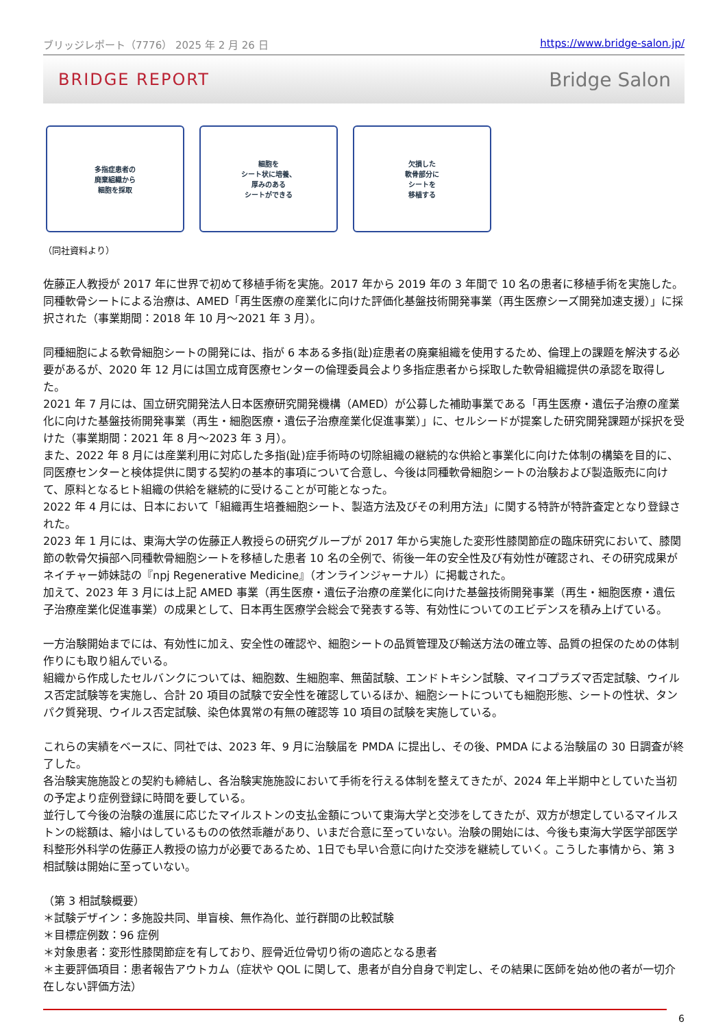ブリッジレポート（7776） 2025 年 2 月 26 日 https://www.bridge-salon.jp/
BRIDGE REPORT Bridge Salon
多指症患者の
廃棄組織から
細胞を採取
細胞を
シート状に培養、
厚みのある
シートができる
欠損した
軟骨部分に
シートを
移植する
（同社資料より）
佐藤正人教授が 2017 年に世界で初めて移植手術を実施。2017 年から 2019 年の 3 年間で 10 名の患者に移植手術を実施した。
同種軟骨シートによる治療は、AMED「再生医療の産業化に向けた評価化基盤技術開発事業（再生医療シーズ開発加速支援）」に採択された（事業期間：2018 年 10 月～2021 年 3 月）。
同種細胞による軟骨細胞シートの開発には、指が 6 本ある多指(趾)症患者の廃棄組織を使用するため、倫理上の課題を解決する必要があるが、2020 年 12 月には国立成育医療センターの倫理委員会より多指症患者から採取した軟骨組織提供の承認を取得した。
2021 年 7 月には、国立研究開発法人日本医療研究開発機構（AMED）が公募した補助事業である「再生医療・遺伝子治療の産業化に向けた基盤技術開発事業（再生・細胞医療・遺伝子治療産業化促進事業）」に、セルシードが提案した研究開発課題が採択を受けた（事業期間：2021 年 8 月～2023 年 3 月）。
また、2022 年 8 月には産業利用に対応した多指(趾)症手術時の切除組織の継続的な供給と事業化に向けた体制の構築を目的に、同医療センターと検体提供に関する契約の基本的事項について合意し、今後は同種軟骨細胞シートの治験および製造販売に向けて、原料となるヒト組織の供給を継続的に受けることが可能となった。
2022 年 4 月には、日本において「組織再生培養細胞シート、製造方法及びその利用方法」に関する特許が特許査定となり登録された。
2023 年 1 月には、東海大学の佐藤正人教授らの研究グループが 2017 年から実施した変形性膝関節症の臨床研究において、膝関節の軟骨欠損部へ同種軟骨細胞シートを移植した患者 10 名の全例で、術後一年の安全性及び有効性が確認され、その研究成果がネイチャー姉妹誌の『npj Regenerative Medicine』（オンラインジャーナル）に掲載された。
加えて、2023 年 3 月には上記 AMED 事業（再生医療・遺伝子治療の産業化に向けた基盤技術開発事業（再生・細胞医療・遺伝子治療産業化促進事業）の成果として、日本再生医療学会総会で発表する等、有効性についてのエビデンスを積み上げている。
一方治験開始までには、有効性に加え、安全性の確認や、細胞シートの品質管理及び輸送方法の確立等、品質の担保のための体制作りにも取り組んでいる。
組織から作成したセルバンクについては、細胞数、生細胞率、無菌試験、エンドトキシン試験、マイコプラズマ否定試験、ウイルス否定試験等を実施し、合計 20 項目の試験で安全性を確認しているほか、細胞シートについても細胞形態、シートの性状、タンパク質発現、ウイルス否定試験、染色体異常の有無の確認等 10 項目の試験を実施している。
これらの実績をベースに、同社では、2023 年、9 月に治験届を PMDA に提出し、その後、PMDA による治験届の 30 日調査が終了した。
各治験実施施設との契約も締結し、各治験実施施設において手術を行える体制を整えてきたが、2024 年上半期中としていた当初の予定より症例登録に時間を要している。
並行して今後の治験の進展に応じたマイルストンの支払金額について東海大学と交渉をしてきたが、双方が想定しているマイルストンの総額は、縮小はしているものの依然乖離があり、いまだ合意に至っていない。治験の開始には、今後も東海大学医学部医学科整形外科学の佐藤正人教授の協力が必要であるため、1日でも早い合意に向けた交渉を継続していく。こうした事情から、第 3 相試験は開始に至っていない。
（第 3 相試験概要）
＊試験デザイン：多施設共同、単盲検、無作為化、並行群間の比較試験
＊目標症例数：96 症例
＊対象患者：変形性膝関節症を有しており、脛骨近位骨切り術の適応となる患者
＊主要評価項目：患者報告アウトカム（症状や QOL に関して、患者が自分自身で判定し、その結果に医師を始め他の者が一切介在しない評価方法）
6